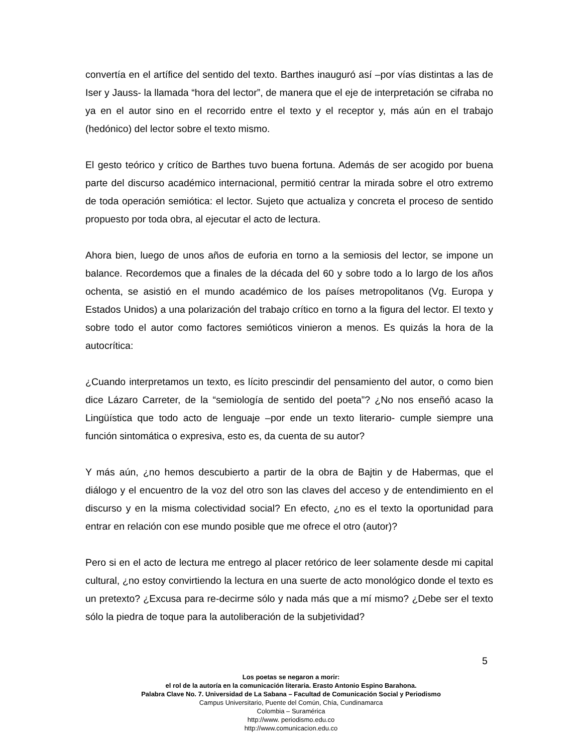convertía en el artífice del sentido del texto. Barthes inauguró así –por vías distintas a las de Iser y Jauss- la llamada “hora del lector”, de manera que el eje de interpretación se cifraba no ya en el autor sino en el recorrido entre el texto y el receptor y, más aún en el trabajo (hedónico) del lector sobre el texto mismo.
El gesto teórico y crítico de Barthes tuvo buena fortuna. Además de ser acogido por buena parte del discurso académico internacional, permitió centrar la mirada sobre el otro extremo de toda operación semiótica: el lector. Sujeto que actualiza y concreta el proceso de sentido propuesto por toda obra, al ejecutar el acto de lectura.
Ahora bien, luego de unos años de euforia en torno a la semiosis del lector, se impone un balance. Recordemos que a finales de la década del 60 y sobre todo a lo largo de los años ochenta, se asistió en el mundo académico de los países metropolitanos (Vg. Europa y Estados Unidos) a una polarización del trabajo crítico en torno a la figura del lector. El texto y sobre todo el autor como factores semióticos vinieron a menos. Es quizás la hora de la autocrítica:
¿Cuando interpretamos un texto, es lícito prescindir del pensamiento del autor, o como bien dice Lázaro Carreter, de la “semiología de sentido del poeta”? ¿No nos enseñó acaso la Lingüística que todo acto de lenguaje –por ende un texto literario- cumple siempre una función sintomática o expresiva, esto es, da cuenta de su autor?
Y más aún, ¿no hemos descubierto a partir de la obra de Bajtin y de Habermas, que el diálogo y el encuentro de la voz del otro son las claves del acceso y de entendimiento en el discurso y en la misma colectividad social? En efecto, ¿no es el texto la oportunidad para entrar en relación con ese mundo posible que me ofrece el otro (autor)?
Pero si en el acto de lectura me entrego al placer retórico de leer solamente desde mi capital cultural, ¿no estoy convirtiendo la lectura en una suerte de acto monológico donde el texto es un pretexto? ¿Excusa para re-decirme sólo y nada más que a mí mismo? ¿Debe ser el texto sólo la piedra de toque para la autoliberación de la subjetividad?
5
Los poetas se negaron a morir:
el rol de la autoría en la comunicación literaria. Erasto Antonio Espino Barahona.
Palabra Clave No. 7. Universidad de La Sabana – Facultad de Comunicación Social y Periodismo
Campus Universitario, Puente del Común, Chía, Cundinamarca
Colombia – Suramérica
http://www. periodismo.edu.co
http://www.comunicacion.edu.co